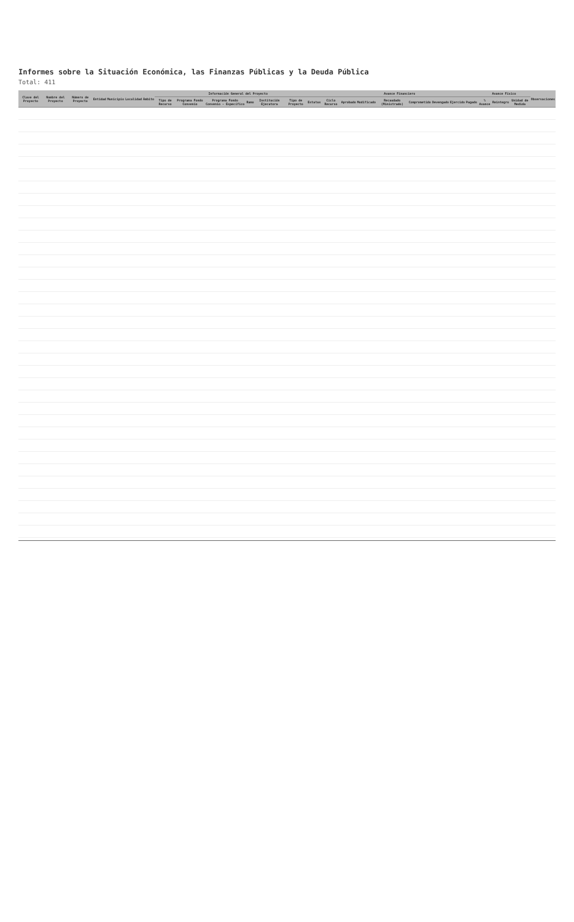Informes sobre la Situación Económica, las Finanzas Públicas y la Deuda Pública
Total: 411
| Clave del Proyecto | Nombre del Proyecto | Número de Proyecto | Entidad | Municipio | Localidad | Ámbito | Información General del Proyecto | | | | | | | Avance Financiero | | | | | | | | Avance Físico | | | Observaciones |
| --- | --- | --- | --- | --- | --- | --- | --- | --- | --- | --- | --- | --- | --- | --- | --- | --- | --- | --- | --- | --- | --- | --- | --- | --- | --- |
| | | | | | | | Tipo de Recurso | Programa Fondo Convenio | Programa Fondo Convenio - Específico | Ramo | Institución Ejecutora | Tipo de Proyecto | Estatus | Ciclo Recurso | Aprobado | Modificado | Recaudado (Ministrado) | Comprometido | Devengado | Ejercido | Pagado | % Avance | Reintegro | Unidad de Medida | |